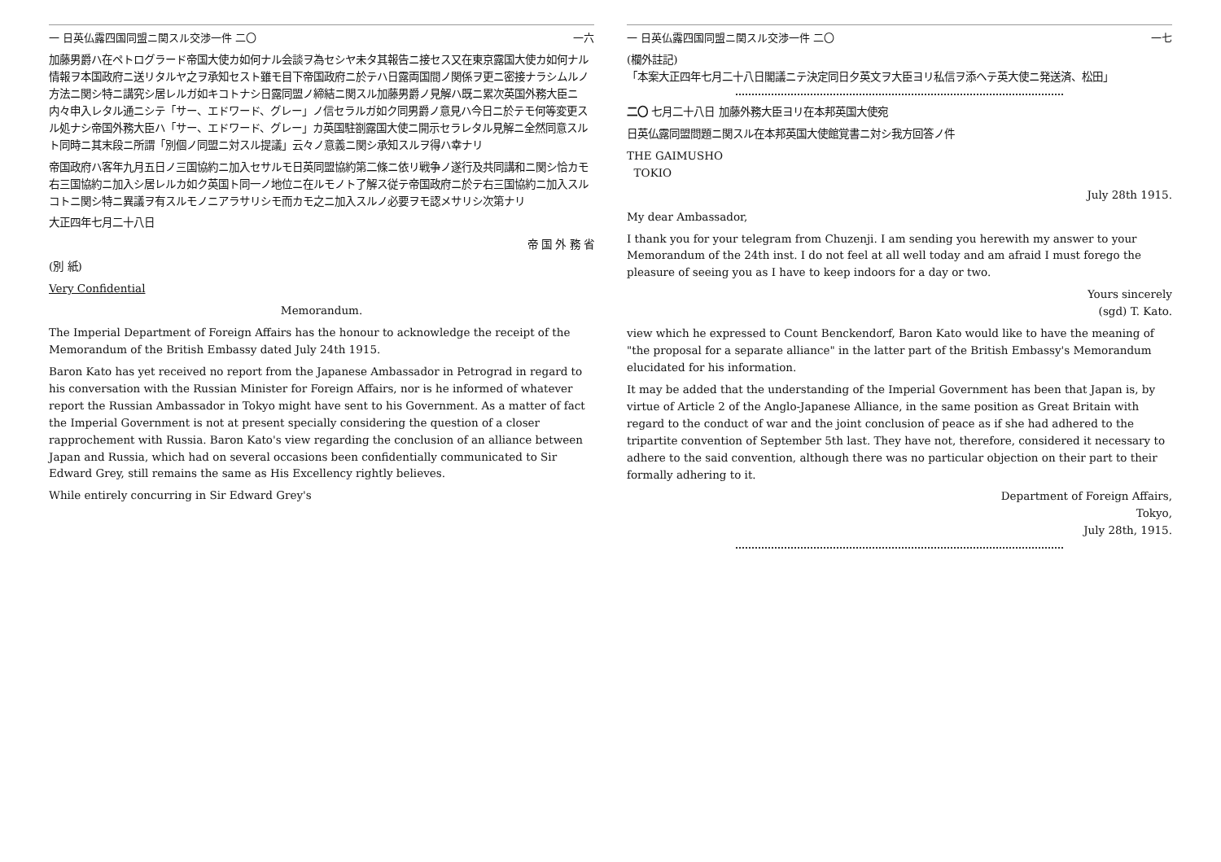一 日英仏露四国同盟ニ関スル交渉一件 二〇 一六
加藤男爵ハ在ペトログラード帝国大使カ如何ナル会談ヲ為セシヤ未タ其報告ニ接セス又在東京露国大使カ如何ナル情報ヲ本国政府ニ送リタルヤ之ヲ承知セスト雖モ目下帝国政府ニ於テハ日露両国間ノ関係ヲ更ニ密接ナラシムルノ方法ニ関シ特ニ講究シ居レルガ如キコトナシ日露同盟ノ締結ニ関スル加藤男爵ノ見解ハ既ニ累次英国外務大臣ニ内々申入レタル通ニシテ「サー、エドワード、グレー」ノ信セラルガ如ク同男爵ノ意見ハ今日ニ於テモ何等変更スル処ナシ帝国外務大臣ハ「サー、エドワード、グレー」カ英国駐劄露国大使ニ開示セラレタル見解ニ全然同意スルト同時ニ其末段ニ所謂「別個ノ同盟ニ対スル提議」云々ノ意義ニ関シ承知スルヲ得ハ幸ナリ
帝国政府ハ客年九月五日ノ三国協約ニ加入セサルモ日英同盟協約第二條ニ依リ戦争ノ遂行及共同講和ニ関シ恰カモ右三国協約ニ加入シ居レルカ如ク英国ト同一ノ地位ニ在ルモノト了解ス従テ帝国政府ニ於テ右三国協約ニ加入スルコトニ関シ特ニ異議ヲ有スルモノニアラサリシモ而カモ之ニ加入スルノ必要ヲモ認メサリシ次第ナリ
大正四年七月二十八日
帝 国 外 務 省
(別 紙)
Very Confidential
Memorandum.
The Imperial Department of Foreign Affairs has the honour to acknowledge the receipt of the Memorandum of the British Embassy dated July 24th 1915.
Baron Kato has yet received no report from the Japanese Ambassador in Petrograd in regard to his conversation with the Russian Minister for Foreign Affairs, nor is he informed of whatever report the Russian Ambassador in Tokyo might have sent to his Government. As a matter of fact the Imperial Government is not at present specially considering the question of a closer rapprochement with Russia. Baron Kato's view regarding the conclusion of an alliance between Japan and Russia, which had on several occasions been confidentially communicated to Sir Edward Grey, still remains the same as His Excellency rightly believes.
While entirely concurring in Sir Edward Grey's
一 日英仏露四国同盟ニ関スル交渉一件 二〇 一七
(欄外註記)
「本案大正四年七月二十八日閣議ニテ決定同日夕英文ヲ大臣ヨリ私信ヲ添ヘテ英大使ニ発送済、松田」
二〇 七月二十八日 加藤外務大臣ヨリ在本邦英国大使宛
日英仏露同盟問題ニ関スル在本邦英国大使館覚書ニ対シ我方回答ノ件
THE GAIMUSHO
TOKIO
July 28th 1915.
My dear Ambassador,
I thank you for your telegram from Chuzenji. I am sending you herewith my answer to your Memorandum of the 24th inst. I do not feel at all well today and am afraid I must forego the pleasure of seeing you as I have to keep indoors for a day or two.
Yours sincerely
(sgd) T. Kato.
view which he expressed to Count Benckendorf, Baron Kato would like to have the meaning of "the proposal for a separate alliance" in the latter part of the British Embassy's Memorandum elucidated for his information.
It may be added that the understanding of the Imperial Government has been that Japan is, by virtue of Article 2 of the Anglo-Japanese Alliance, in the same position as Great Britain with regard to the conduct of war and the joint conclusion of peace as if she had adhered to the tripartite convention of September 5th last. They have not, therefore, considered it necessary to adhere to the said convention, although there was no particular objection on their part to their formally adhering to it.
Department of Foreign Affairs,
Tokyo,
July 28th, 1915.